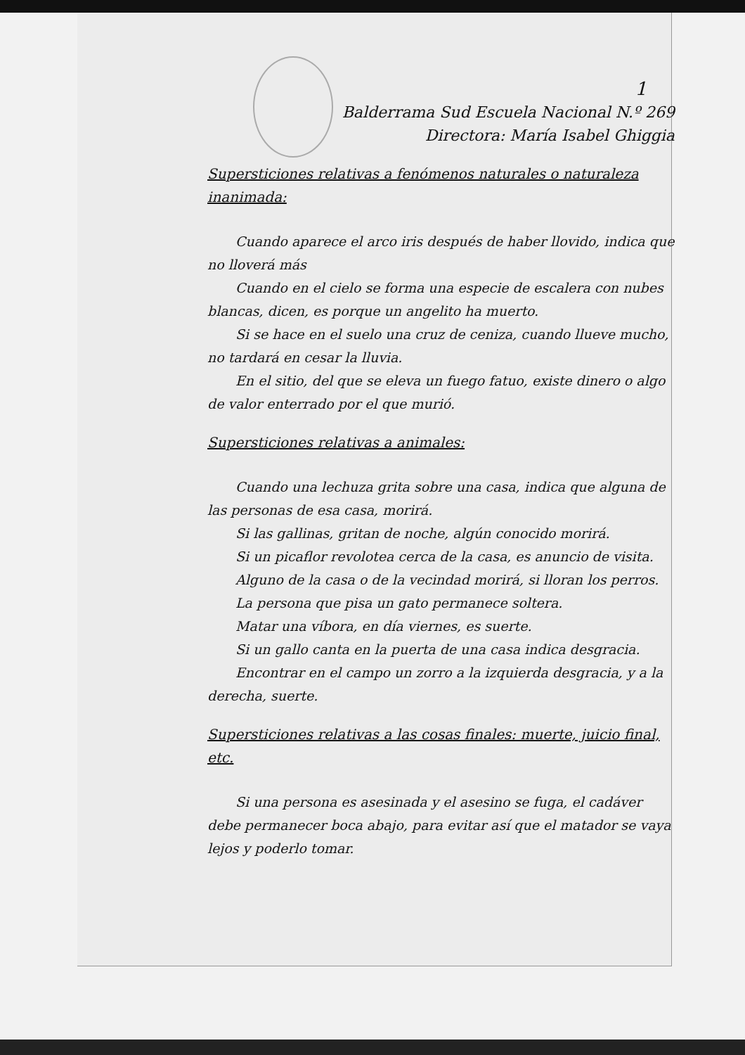1
Balderrama Sud Escuela Nacional N.º 269
Directora: María Isabel Ghiggia
Supersticiones relativas a fenómenos naturales o naturaleza inanimada:
Cuando aparece el arco iris después de haber llovido, indica que no lloverá más
Cuando en el cielo se forma una especie de escalera con nubes blancas, dicen, es porque un angelito ha muerto.
Si se hace en el suelo una cruz de ceniza, cuando llueve mucho, no tardará en cesar la lluvia.
En el sitio, del que se eleva un fuego fatuo, existe dinero o algo de valor enterrado por el que murió.
Supersticiones relativas a animales:
Cuando una lechuza grita sobre una casa, indica que alguna de las personas de esa casa, morirá.
Si las gallinas, gritan de noche, algún conocido morirá.
Si un picaflor revolotea cerca de la casa, es anuncio de visita.
Alguno de la casa o de la vecindad morirá, si lloran los perros.
La persona que pisa un gato permanece soltera.
Matar una víbora, en día viernes, es suerte.
Si un gallo canta en la puerta de una casa indica desgracia.
Encontrar en el campo un zorro a la izquierda desgracia, y a la derecha, suerte.
Supersticiones relativas a las cosas finales: muerte, juicio final, etc.
Si una persona es asesinada y el asesino se fuga, el cadáver debe permanecer boca abajo, para evitar así que el matador se vaya lejos y poderlo tomar.